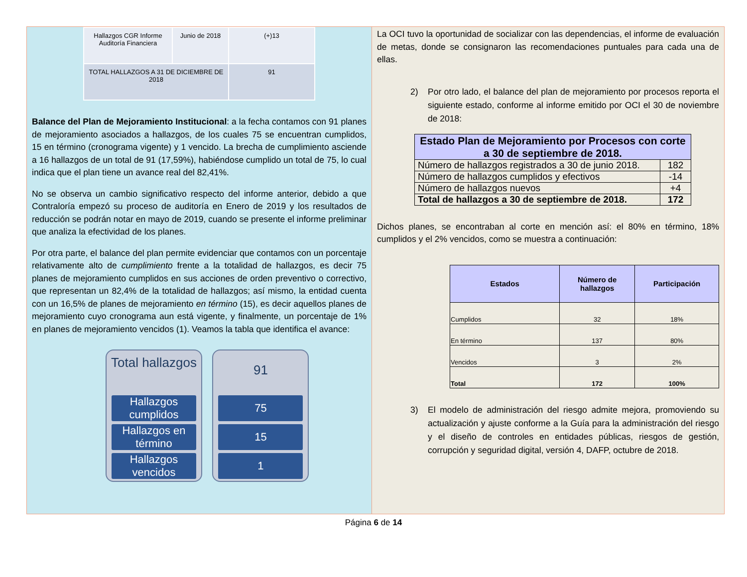| Hallazgos CGR Informe Auditoría Financiera | Junio de 2018 | (+)13 |
| TOTAL HALLAZGOS A 31 DE DICIEMBRE DE 2018 | | 91 |
Balance del Plan de Mejoramiento Institucional: a la fecha contamos con 91 planes de mejoramiento asociados a hallazgos, de los cuales 75 se encuentran cumplidos, 15 en término (cronograma vigente) y 1 vencido. La brecha de cumplimiento asciende a 16 hallazgos de un total de 91 (17,59%), habiéndose cumplido un total de 75, lo cual indica que el plan tiene un avance real del 82,41%.
No se observa un cambio significativo respecto del informe anterior, debido a que Contraloría empezó su proceso de auditoría en Enero de 2019 y los resultados de reducción se podrán notar en mayo de 2019, cuando se presente el informe preliminar que analiza la efectividad de los planes.
Por otra parte, el balance del plan permite evidenciar que contamos con un porcentaje relativamente alto de cumplimiento frente a la totalidad de hallazgos, es decir 75 planes de mejoramiento cumplidos en sus acciones de orden preventivo o correctivo, que representan un 82,4% de la totalidad de hallazgos; así mismo, la entidad cuenta con un 16,5% de planes de mejoramiento en término (15), es decir aquellos planes de mejoramiento cuyo cronograma aun está vigente, y finalmente, un porcentaje de 1% en planes de mejoramiento vencidos (1). Veamos la tabla que identifica el avance:
Total hallazgos
Hallazgos cumplidos
Hallazgos en término
Hallazgos vencidos
91
75
15
1
La OCI tuvo la oportunidad de socializar con las dependencias, el informe de evaluación de metas, donde se consignaron las recomendaciones puntuales para cada una de ellas.
2) Por otro lado, el balance del plan de mejoramiento por procesos reporta el siguiente estado, conforme al informe emitido por OCI el 30 de noviembre de 2018:
| Estado Plan de Mejoramiento por Procesos con corte a 30 de septiembre de 2018. | |
| --- | --- |
| Número de hallazgos registrados a 30 de junio 2018. | 182 |
| Número de hallazgos cumplidos y efectivos | -14 |
| Número de hallazgos nuevos | +4 |
| Total de hallazgos a 30 de septiembre de 2018. | 172 |
Dichos planes, se encontraban al corte en mención así: el 80% en término, 18% cumplidos y el 2% vencidos, como se muestra a continuación:
| Estados | Número de hallazgos | Participación |
| --- | --- | --- |
| Cumplidos | 32 | 18% |
| En término | 137 | 80% |
| Vencidos | 3 | 2% |
| Total | 172 | 100% |
3) El modelo de administración del riesgo admite mejora, promoviendo su actualización y ajuste conforme a la Guía para la administración del riesgo y el diseño de controles en entidades públicas, riesgos de gestión, corrupción y seguridad digital, versión 4, DAFP, octubre de 2018.
Página 6 de 14